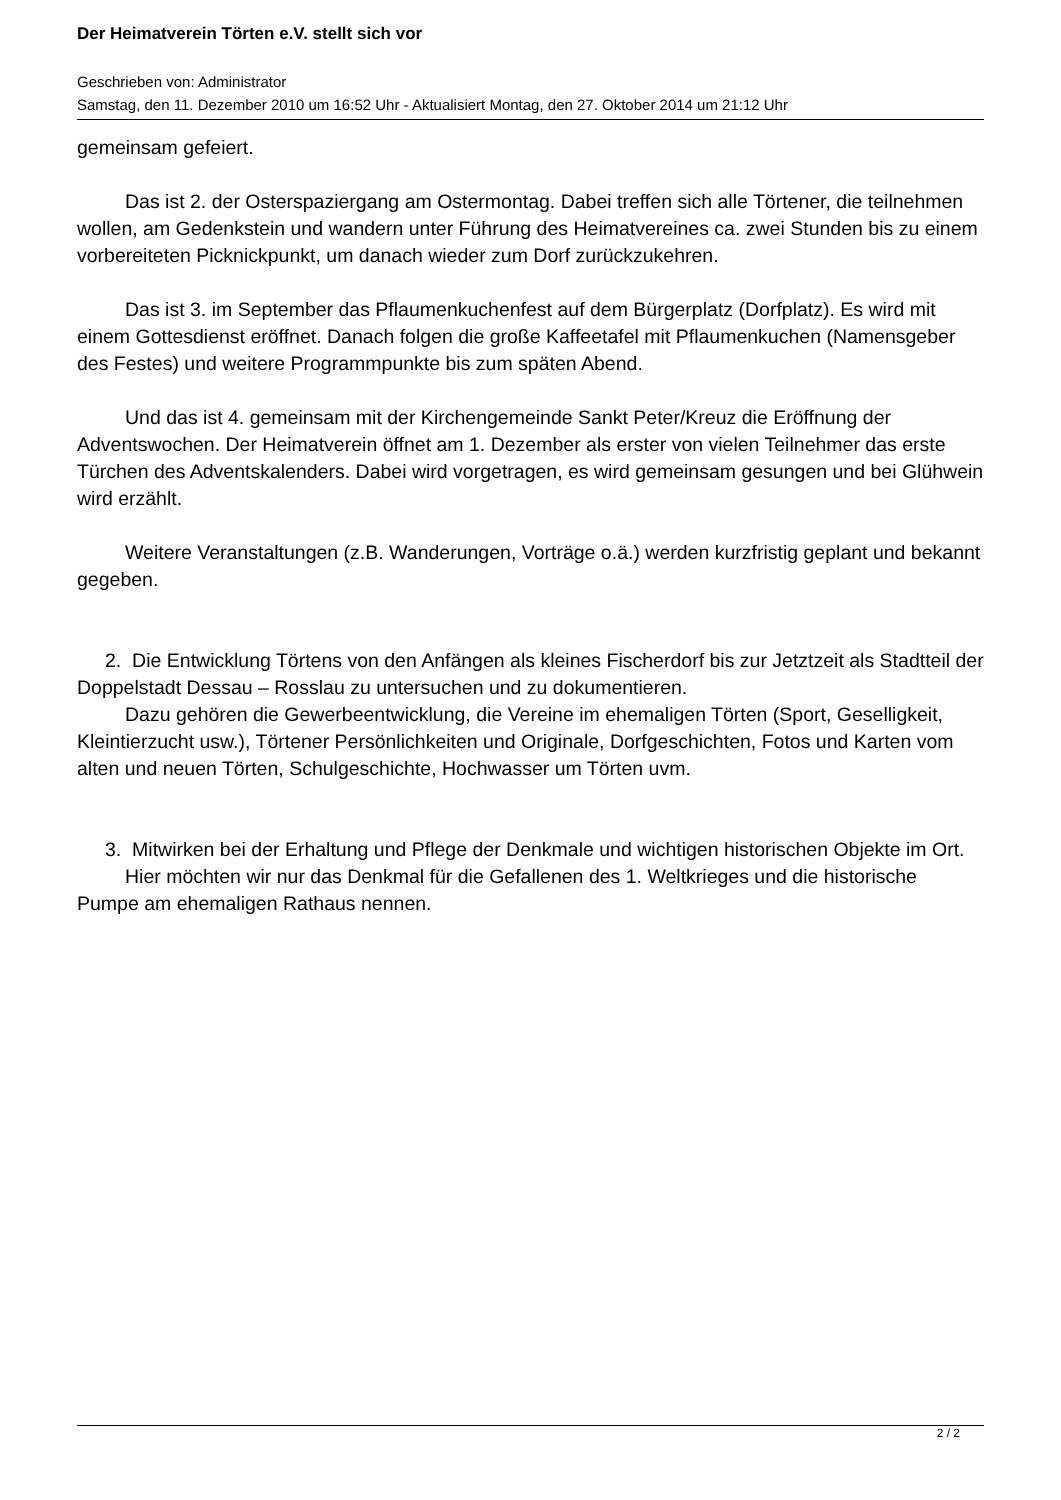Der Heimatverein Törten e.V. stellt sich vor
Geschrieben von: Administrator
Samstag, den 11. Dezember 2010 um 16:52 Uhr - Aktualisiert Montag, den 27. Oktober 2014 um 21:12 Uhr
gemeinsam gefeiert.
Das ist 2. der Osterspaziergang am Ostermontag. Dabei treffen sich alle Törtener, die teilnehmen wollen, am Gedenkstein und wandern unter Führung des Heimatvereines ca. zwei Stunden bis zu einem vorbereiteten Picknickpunkt, um danach wieder zum Dorf zurückzukehren.
Das ist 3. im September das Pflaumenkuchenfest auf dem Bürgerplatz (Dorfplatz). Es wird mit einem Gottesdienst eröffnet. Danach folgen die große Kaffeetafel mit Pflaumenkuchen (Namensgeber des Festes) und weitere Programmpunkte bis zum späten Abend.
Und das ist 4. gemeinsam mit der Kirchengemeinde Sankt Peter/Kreuz die Eröffnung der Adventswochen. Der Heimatverein öffnet am 1. Dezember als erster von vielen Teilnehmer das erste Türchen des Adventskalenders. Dabei wird vorgetragen, es wird gemeinsam gesungen und bei Glühwein wird erzählt.
Weitere Veranstaltungen (z.B. Wanderungen, Vorträge o.ä.) werden kurzfristig geplant und bekannt gegeben.
2. Die Entwicklung Törtens von den Anfängen als kleines Fischerdorf bis zur Jetztzeit als Stadtteil der Doppelstadt Dessau – Rosslau zu untersuchen und zu dokumentieren.
Dazu gehören die Gewerbeentwicklung, die Vereine im ehemaligen Törten (Sport, Geselligkeit, Kleintierzucht usw.), Törtener Persönlichkeiten und Originale, Dorfgeschichten, Fotos und Karten vom alten und neuen Törten, Schulgeschichte, Hochwasser um Törten uvm.
3. Mitwirken bei der Erhaltung und Pflege der Denkmale und wichtigen historischen Objekte im Ort.
Hier möchten wir nur das Denkmal für die Gefallenen des 1. Weltkrieges und die historische Pumpe am ehemaligen Rathaus nennen.
2 / 2